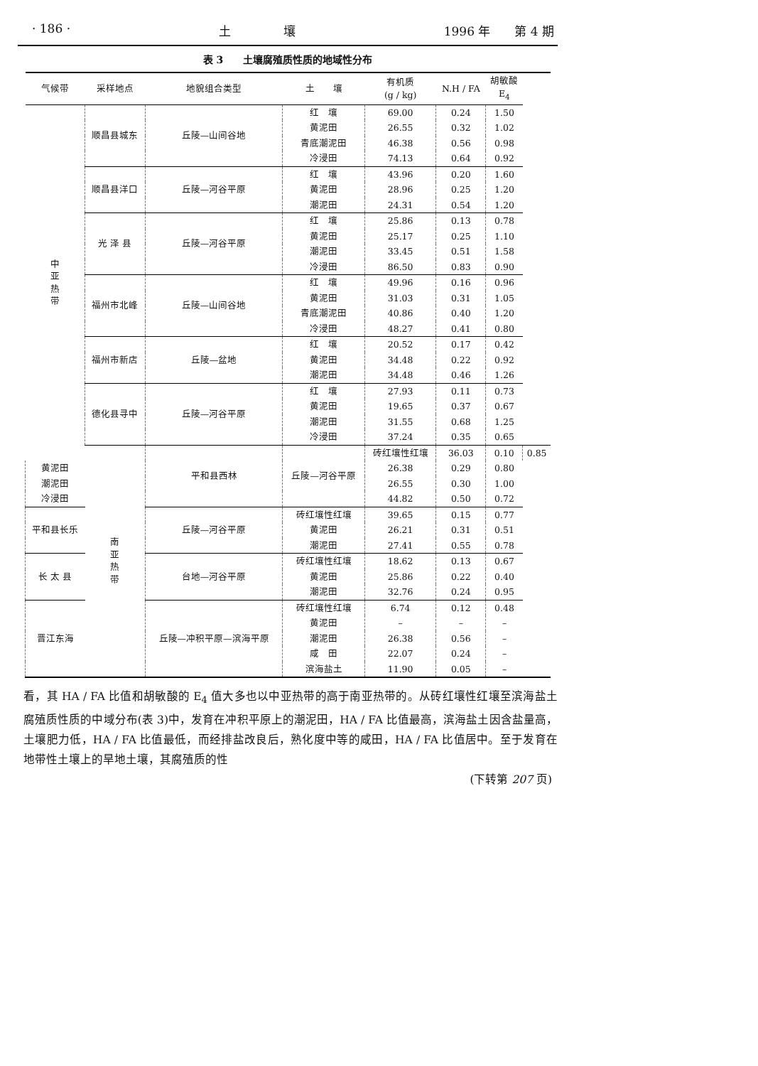· 186 · 土 　　　　壤 1996 年　　第 4 期
表 3　　土壤腐殖质性质的地域性分布
| 气候带 | 采样地点 | 地貌组合类型 | 土 壤 | 有机质 (g / kg) | N.H / FA | 胡敏酸 E<sub>4</sub> | |
| --- | --- | --- | --- | --- | --- | --- | --- |
| 中 亚 热 带 | 顺昌县城东 | 丘陵—山间谷地 | 红 壤 | 69.00 | 0.24 | 1.50 | |
| | | | 黄泥田 | 26.55 | 0.32 | 1.02 | |
| | | | 青底潮泥田 | 46.38 | 0.56 | 0.98 | |
| | | | 冷浸田 | 74.13 | 0.64 | 0.92 | |
| | 顺昌县洋口 | 丘陵—河谷平原 | 红 壤 | 43.96 | 0.20 | 1.60 | |
| | | | 黄泥田 | 28.96 | 0.25 | 1.20 | |
| | | | 潮泥田 | 24.31 | 0.54 | 1.20 | |
| | 光 泽 县 | 丘陵—河谷平原 | 红 壤 | 25.86 | 0.13 | 0.78 | |
| | | | 黄泥田 | 25.17 | 0.25 | 1.10 | |
| | | | 潮泥田 | 33.45 | 0.51 | 1.58 | |
| | | | 冷浸田 | 86.50 | 0.83 | 0.90 | |
| | 福州市北峰 | 丘陵—山间谷地 | 红 壤 | 49.96 | 0.16 | 0.96 | |
| | | | 黄泥田 | 31.03 | 0.31 | 1.05 | |
| | | | 青底潮泥田 | 40.86 | 0.40 | 1.20 | |
| | | | 冷浸田 | 48.27 | 0.41 | 0.80 | |
| | 福州市新店 | 丘陵—盆地 | 红 壤 | 20.52 | 0.17 | 0.42 | |
| | | | 黄泥田 | 34.48 | 0.22 | 0.92 | |
| | | | 潮泥田 | 34.48 | 0.46 | 1.26 | |
| | 德化县寻中 | 丘陵—河谷平原 | 红 壤 | 27.93 | 0.11 | 0.73 | |
| | | | 黄泥田 | 19.65 | 0.37 | 0.67 | |
| | | | 潮泥田 | 31.55 | 0.68 | 1.25 | |
| | | | 冷浸田 | 37.24 | 0.35 | 0.65 | |
| | 南 亚 热 带 | 平和县西林 | 丘陵—河谷平原 | 砖红壤性红壤 | 36.03 | 0.10 | 0.85 |
| 黄泥田 | | | | 26.38 | 0.29 | 0.80 | |
| 潮泥田 | | | | 26.55 | 0.30 | 1.00 | |
| 冷浸田 | | | | 44.82 | 0.50 | 0.72 | |
| 平和县长乐 | | 丘陵—河谷平原 | 砖红壤性红壤 | 39.65 | 0.15 | 0.77 | |
| | | | 黄泥田 | 26.21 | 0.31 | 0.51 | |
| | | | 潮泥田 | 27.41 | 0.55 | 0.78 | |
| 长 太 县 | | 台地—河谷平原 | 砖红壤性红壤 | 18.62 | 0.13 | 0.67 | |
| | | | 黄泥田 | 25.86 | 0.22 | 0.40 | |
| | | | 潮泥田 | 32.76 | 0.24 | 0.95 | |
| 晋江东海 | | 丘陵—冲积平原—滨海平原 | 砖红壤性红壤 | 6.74 | 0.12 | 0.48 | |
| | | | 黄泥田 | – | – | – | |
| | | | 潮泥田 | 26.38 | 0.56 | – | |
| | | | 咸 田 | 22.07 | 0.24 | – | |
| | | | 滨海盐土 | 11.90 | 0.05 | – | |
看，其 HA / FA 比值和胡敏酸的 E<sub>4</sub> 值大多也以中亚热带的高于南亚热带的。从砖红壤性红壤至滨海盐土腐殖质性质的中域分布(表 3)中，发育在冲积平原上的潮泥田，HA / FA 比值最高，滨海盐土因含盐量高，土壤肥力低，HA / FA 比值最低，而经排盐改良后，熟化度中等的咸田，HA / FA 比值居中。至于发育在地带性土壤上的旱地土壤，其腐殖质的性
(下转第 207 页)